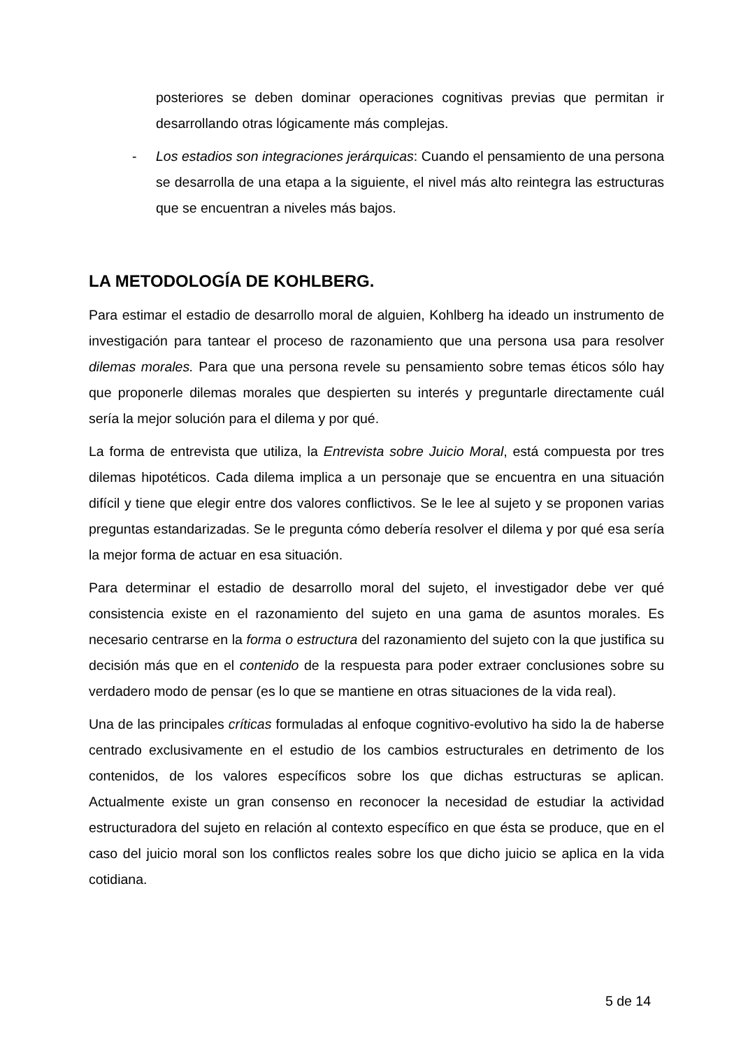posteriores se deben dominar operaciones cognitivas previas que permitan ir desarrollando otras lógicamente más complejas.
- Los estadios son integraciones jerárquicas: Cuando el pensamiento de una persona se desarrolla de una etapa a la siguiente, el nivel más alto reintegra las estructuras que se encuentran a niveles más bajos.
LA METODOLOGÍA DE KOHLBERG.
Para estimar el estadio de desarrollo moral de alguien, Kohlberg ha ideado un instrumento de investigación para tantear el proceso de razonamiento que una persona usa para resolver dilemas morales. Para que una persona revele su pensamiento sobre temas éticos sólo hay que proponerle dilemas morales que despierten su interés y preguntarle directamente cuál sería la mejor solución para el dilema y por qué.
La forma de entrevista que utiliza, la Entrevista sobre Juicio Moral, está compuesta por tres dilemas hipotéticos. Cada dilema implica a un personaje que se encuentra en una situación difícil y tiene que elegir entre dos valores conflictivos. Se le lee al sujeto y se proponen varias preguntas estandarizadas. Se le pregunta cómo debería resolver el dilema y por qué esa sería la mejor forma de actuar en esa situación.
Para determinar el estadio de desarrollo moral del sujeto, el investigador debe ver qué consistencia existe en el razonamiento del sujeto en una gama de asuntos morales. Es necesario centrarse en la forma o estructura del razonamiento del sujeto con la que justifica su decisión más que en el contenido de la respuesta para poder extraer conclusiones sobre su verdadero modo de pensar (es lo que se mantiene en otras situaciones de la vida real).
Una de las principales críticas formuladas al enfoque cognitivo-evolutivo ha sido la de haberse centrado exclusivamente en el estudio de los cambios estructurales en detrimento de los contenidos, de los valores específicos sobre los que dichas estructuras se aplican. Actualmente existe un gran consenso en reconocer la necesidad de estudiar la actividad estructuradora del sujeto en relación al contexto específico en que ésta se produce, que en el caso del juicio moral son los conflictos reales sobre los que dicho juicio se aplica en la vida cotidiana.
5 de 14